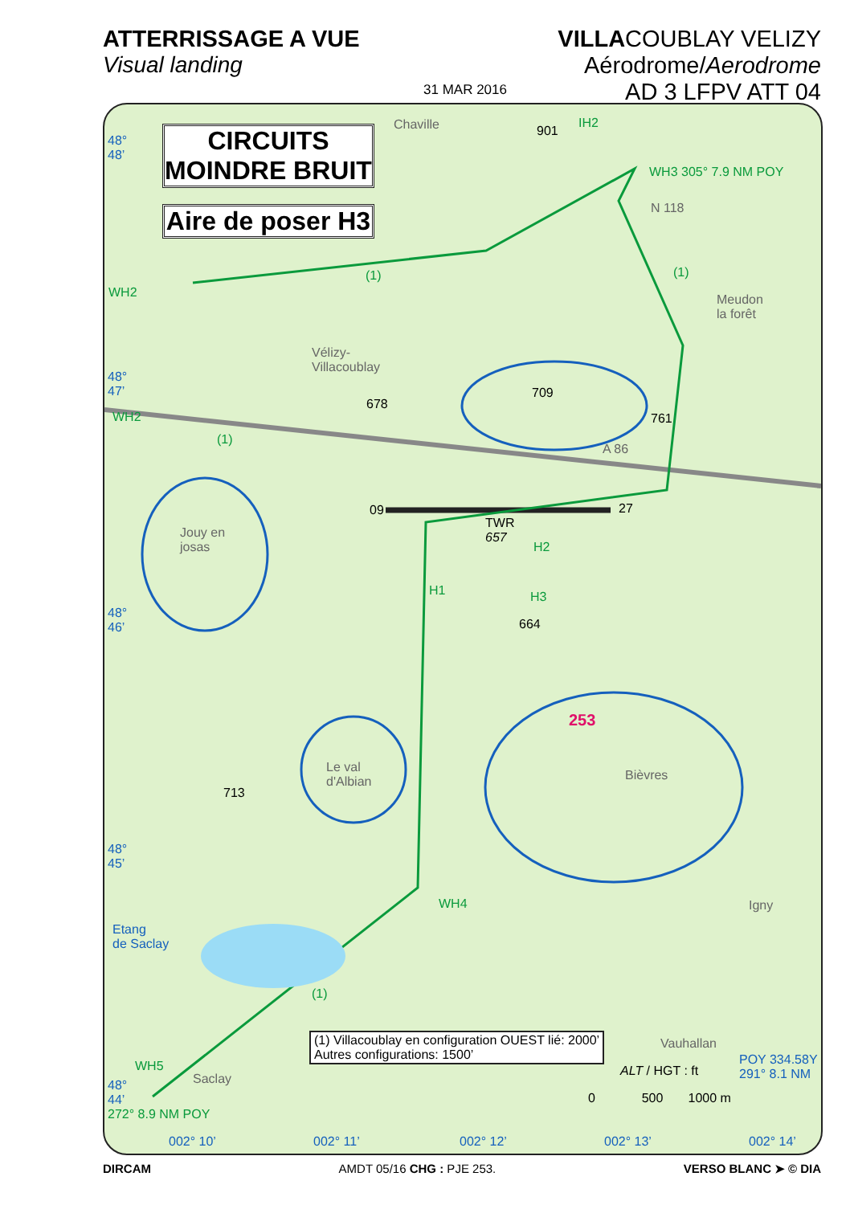ATTERRISSAGE A VUE
Visual landing
VILLACOUBLAY VELIZY
Aérodrome/Aerodrome
AD 3 LFPV ATT 04
31 MAR 2016
CIRCUITS
MOINDRE BRUIT
Aire de poser H3
Chaville 901
IH2
WH3 305° 7.9 NM POY
N 118
WH2
(1) (1)
Meudon
la forêt
Vélizy-
Villacoublay
709
678
761
WH2
(1)
A 86
09 27
TWR
657
Jouy en
josas
H2
H1 H3
664
253
Le val
d'Albian
Bièvres
713
WH4 Igny
Etang
de Saclay
(1)
(1) Villacoublay en configuration OUEST lié: 2000’
Autres configurations: 1500’
Vauhallan
ALT / HGT : ft
WH5
Saclay
0 500 1000 m
POY 334.58Y
291° 8.1 NM
272° 8.9 NM POY
48°
48’
48°
47’
48°
46’
48°
45’
48°
44’
002° 10’ 002° 11’ 002° 12’ 002° 13’ 002° 14’
DIRCAM AMDT 05/16 CHG : PJE 253. VERSO BLANC ➤ © DIA